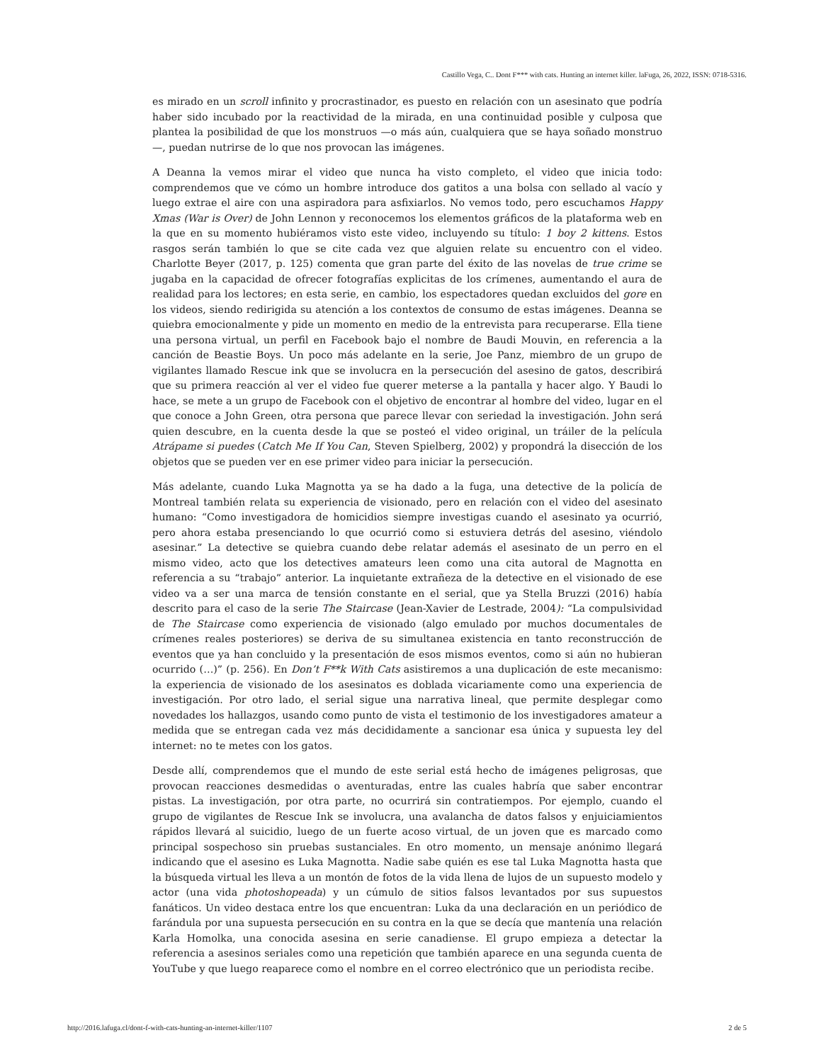Castillo Vega, C.. Dont F*** with cats. Hunting an internet killer. laFuga, 26, 2022, ISSN: 0718-5316.
es mirado en un scroll infinito y procrastinador, es puesto en relación con un asesinato que podría haber sido incubado por la reactividad de la mirada, en una continuidad posible y culposa que plantea la posibilidad de que los monstruos —o más aún, cualquiera que se haya soñado monstruo—, puedan nutrirse de lo que nos provocan las imágenes.
A Deanna la vemos mirar el video que nunca ha visto completo, el video que inicia todo: comprendemos que ve cómo un hombre introduce dos gatitos a una bolsa con sellado al vacío y luego extrae el aire con una aspiradora para asfixiarlos. No vemos todo, pero escuchamos Happy Xmas (War is Over) de John Lennon y reconocemos los elementos gráficos de la plataforma web en la que en su momento hubiéramos visto este video, incluyendo su título: 1 boy 2 kittens. Estos rasgos serán también lo que se cite cada vez que alguien relate su encuentro con el video. Charlotte Beyer (2017, p. 125) comenta que gran parte del éxito de las novelas de true crime se jugaba en la capacidad de ofrecer fotografías explicitas de los crímenes, aumentando el aura de realidad para los lectores; en esta serie, en cambio, los espectadores quedan excluidos del gore en los videos, siendo redirigida su atención a los contextos de consumo de estas imágenes. Deanna se quiebra emocionalmente y pide un momento en medio de la entrevista para recuperarse. Ella tiene una persona virtual, un perfil en Facebook bajo el nombre de Baudi Mouvin, en referencia a la canción de Beastie Boys. Un poco más adelante en la serie, Joe Panz, miembro de un grupo de vigilantes llamado Rescue ink que se involucra en la persecución del asesino de gatos, describirá que su primera reacción al ver el video fue querer meterse a la pantalla y hacer algo. Y Baudi lo hace, se mete a un grupo de Facebook con el objetivo de encontrar al hombre del video, lugar en el que conoce a John Green, otra persona que parece llevar con seriedad la investigación. John será quien descubre, en la cuenta desde la que se posteó el video original, un tráiler de la película Atrápame si puedes (Catch Me If You Can, Steven Spielberg, 2002) y propondrá la disección de los objetos que se pueden ver en ese primer video para iniciar la persecución.
Más adelante, cuando Luka Magnotta ya se ha dado a la fuga, una detective de la policía de Montreal también relata su experiencia de visionado, pero en relación con el video del asesinato humano: “Como investigadora de homicidios siempre investigas cuando el asesinato ya ocurrió, pero ahora estaba presenciando lo que ocurrió como si estuviera detrás del asesino, viéndolo asesinar.” La detective se quiebra cuando debe relatar además el asesinato de un perro en el mismo video, acto que los detectives amateurs leen como una cita autoral de Magnotta en referencia a su “trabajo” anterior. La inquietante extrañeza de la detective en el visionado de ese video va a ser una marca de tensión constante en el serial, que ya Stella Bruzzi (2016) había descrito para el caso de la serie The Staircase (Jean-Xavier de Lestrade, 2004): “La compulsividad de The Staircase como experiencia de visionado (algo emulado por muchos documentales de crímenes reales posteriores) se deriva de su simultanea existencia en tanto reconstrucción de eventos que ya han concluido y la presentación de esos mismos eventos, como si aún no hubieran ocurrido (…)” (p. 256). En Don’t F**k With Cats asistiremos a una duplicación de este mecanismo: la experiencia de visionado de los asesinatos es doblada vicariamente como una experiencia de investigación. Por otro lado, el serial sigue una narrativa lineal, que permite desplegar como novedades los hallazgos, usando como punto de vista el testimonio de los investigadores amateur a medida que se entregan cada vez más decididamente a sancionar esa única y supuesta ley del internet: no te metes con los gatos.
Desde allí, comprendemos que el mundo de este serial está hecho de imágenes peligrosas, que provocan reacciones desmedidas o aventuradas, entre las cuales habría que saber encontrar pistas. La investigación, por otra parte, no ocurrirá sin contratiempos. Por ejemplo, cuando el grupo de vigilantes de Rescue Ink se involucra, una avalancha de datos falsos y enjuiciamientos rápidos llevará al suicidio, luego de un fuerte acoso virtual, de un joven que es marcado como principal sospechoso sin pruebas sustanciales. En otro momento, un mensaje anónimo llegará indicando que el asesino es Luka Magnotta. Nadie sabe quién es ese tal Luka Magnotta hasta que la búsqueda virtual les lleva a un montón de fotos de la vida llena de lujos de un supuesto modelo y actor (una vida photoshopeada) y un cúmulo de sitios falsos levantados por sus supuestos fanáticos. Un video destaca entre los que encuentran: Luka da una declaración en un periódico de farándula por una supuesta persecución en su contra en la que se decía que mantenía una relación Karla Homolka, una conocida asesina en serie canadiense. El grupo empieza a detectar la referencia a asesinos seriales como una repetición que también aparece en una segunda cuenta de YouTube y que luego reaparece como el nombre en el correo electrónico que un periodista recibe.
http://2016.lafuga.cl/dont-f-with-cats-hunting-an-internet-killer/1107 2 de 5